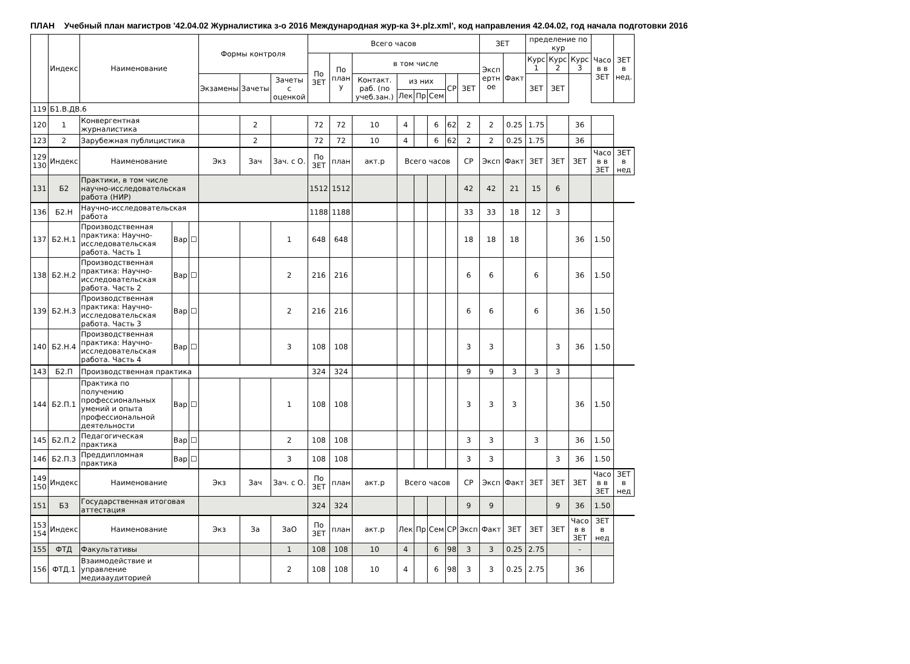ПЛАН Учебный план магистров '42.04.02 Журналистика з-о 2016 Международная жур-ка 3+.plz.xml', код направления 42.04.02, год начала подготовки 2016
| | Индекс | Наименование | | | Формы контроля | | | Всего часов | | | | | | | | ЗЕТ | | пределение по кур | | | Часо в в ЗЕТ | ЗЕТ в нед. |
| --- | --- | --- | --- | --- | --- | --- | --- | --- | --- | --- | --- | --- | --- | --- | --- | --- | --- | --- | --- | --- | --- | --- |
| | | | | | | | | По ЗЕТ | По план у | в том числе | | | | | | Эксп ертн ое | Факт | Курс 1 | Курс 2 | Курс 3 | | |
| | | | | | Экзамены | Зачеты | Зачеты с оценкой | | | Контакт. раб. (по учеб.зан.) | из них | | | СР | ЗЕТ | | | ЗЕТ | ЗЕТ | | | |
| | | | | | | | | | | | Лек | Пр | Сем | | | | | | | | | |
| 119 | Б1.В.ДВ.6 | | | | | | | | | | | | | | | | | | | | | |
| 120 | 1 | Конвергентная журналистика | | | | 2 | | 72 | 72 | 10 | 4 | | 6 | 62 | 2 | 2 | 0.25 | 1.75 | | 36 | | |
| 123 | 2 | Зарубежная публицистика | | | | 2 | | 72 | 72 | 10 | 4 | | 6 | 62 | 2 | 2 | 0.25 | 1.75 | | 36 | | |
| 129 130 | Индекс | Наименование | | | Экз | Зач | Зач. с О. | По ЗЕТ | план | акт.р | Всего часов | | | | СР | Эксп | Факт | ЗЕТ | ЗЕТ | ЗЕТ | Часо в в ЗЕТ | ЗЕТ в нед |
| 131 | Б2 | Практики, в том числе научно-исследовательская работа (НИР) | | | | | | 1512 | 1512 | | | | | | 42 | 42 | 21 | 15 | 6 | | | |
| 136 | Б2.Н | Научно-исследовательская работа | | | | | | 1188 | 1188 | | | | | | 33 | 33 | 18 | 12 | 3 | | | |
| 137 | Б2.Н.1 | Производственная практика: Научно-исследовательская работа. Часть 1 | Вар | ☐ | | | 1 | 648 | 648 | | | | | | 18 | 18 | 18 | | | 36 | 1.50 | |
| 138 | Б2.Н.2 | Производственная практика: Научно-исследовательская работа. Часть 2 | Вар | ☐ | | | 2 | 216 | 216 | | | | | | 6 | 6 | | 6 | | 36 | 1.50 | |
| 139 | Б2.Н.3 | Производственная практика: Научно-исследовательская работа. Часть 3 | Вар | ☐ | | | 2 | 216 | 216 | | | | | | 6 | 6 | | 6 | | 36 | 1.50 | |
| 140 | Б2.Н.4 | Производственная практика: Научно-исследовательская работа. Часть 4 | Вар | ☐ | | | 3 | 108 | 108 | | | | | | 3 | 3 | | | 3 | 36 | 1.50 | |
| 143 | Б2.П | Производственная практика | | | | | | 324 | 324 | | | | | | 9 | 9 | 3 | 3 | 3 | | | |
| 144 | Б2.П.1 | Практика по получению профессиональных умений и опыта профессиональной деятельности | Вар | ☐ | | | 1 | 108 | 108 | | | | | | 3 | 3 | 3 | | | 36 | 1.50 | |
| 145 | Б2.П.2 | Педагогическая практика | Вар | ☐ | | | 2 | 108 | 108 | | | | | | 3 | 3 | | 3 | | 36 | 1.50 | |
| 146 | Б2.П.3 | Преддипломная практика | Вар | ☐ | | | 3 | 108 | 108 | | | | | | 3 | 3 | | | 3 | 36 | 1.50 | |
| 149 150 | Индекс | Наименование | | | Экз | Зач | Зач. с О. | По ЗЕТ | план | акт.р | Всего часов | | | | СР | Эксп | Факт | ЗЕТ | ЗЕТ | ЗЕТ | Часо в в ЗЕТ | ЗЕТ в нед |
| 151 | Б3 | Государственная итоговая аттестация | | | | | | 324 | 324 | | | | | | 9 | 9 | | | 9 | 36 | 1.50 | |
| 153 154 | Индекс | Наименование | | | Экз | За | ЗаО | По ЗЕТ | план | акт.р | Лек | Пр | Сем | СР | Эксп | Факт | ЗЕТ | ЗЕТ | ЗЕТ | Часо в в ЗЕТ | ЗЕТ в нед | |
| 155 | ФТД | Факультативы | | | | | 1 | 108 | 108 | 10 | 4 | | 6 | 98 | 3 | 3 | 0.25 | 2.75 | | - | | |
| 156 | ФТД.1 | Взаимодействие и управление медиааудиторией | | | | | 2 | 108 | 108 | 10 | 4 | | 6 | 98 | 3 | 3 | 0.25 | 2.75 | | 36 | | |